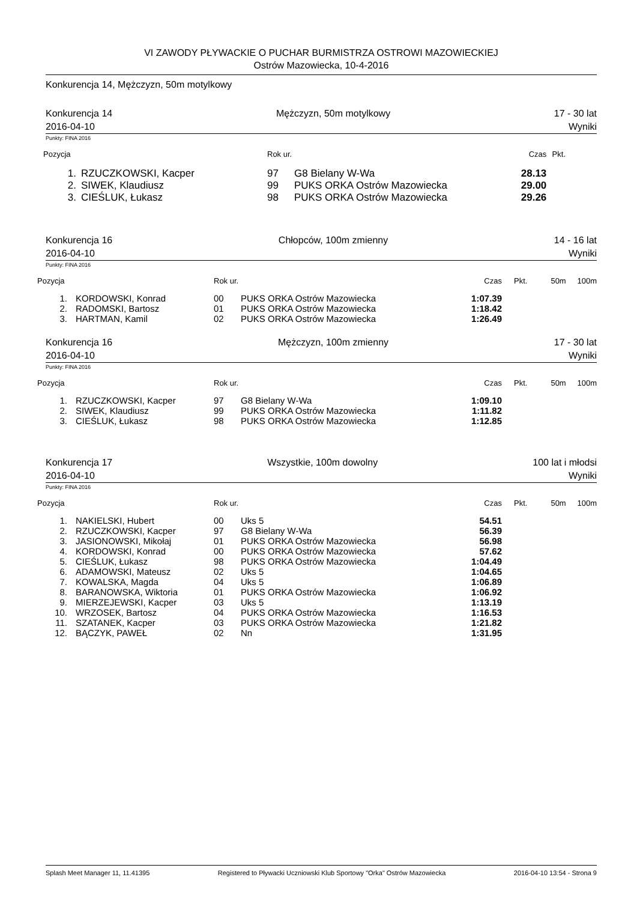VI ZAWODY PŁYWACKIE O PUCHAR BURMISTRZA OSTROWI MAZOWIECKIEJ
Ostrów Mazowiecka, 10-4-2016
Konkurencja 14, Mężczyzn, 50m motylkowy
Konkurencja 14 Mężczyzn, 50m motylkowy 17 - 30 lat
2016-04-10 Wyniki
Punkty: FINA 2016
| Pozycja | | Rok ur. | | Czas | Pkt. |
| --- | --- | --- | --- | --- | --- |
| 1. | RZUCZKOWSKI, Kacper | 97 | G8 Bielany W-Wa | 28.13 | |
| 2. | SIWEK, Klaudiusz | 99 | PUKS ORKA Ostrów Mazowiecka | 29.00 | |
| 3. | CIEŚLUK, Łukasz | 98 | PUKS ORKA Ostrów Mazowiecka | 29.26 | |
Konkurencja 16 Chłopców, 100m zmienny 14 - 16 lat
2016-04-10 Wyniki
Punkty: FINA 2016
| Pozycja | | Rok ur. | | Czas | Pkt. | 50m | 100m |
| --- | --- | --- | --- | --- | --- | --- | --- |
| 1. | KORDOWSKI, Konrad | 00 | PUKS ORKA Ostrów Mazowiecka | 1:07.39 | | | |
| 2. | RADOMSKI, Bartosz | 01 | PUKS ORKA Ostrów Mazowiecka | 1:18.42 | | | |
| 3. | HARTMAN, Kamil | 02 | PUKS ORKA Ostrów Mazowiecka | 1:26.49 | | | |
Konkurencja 16 Mężczyzn, 100m zmienny 17 - 30 lat
2016-04-10 Wyniki
Punkty: FINA 2016
| Pozycja | | Rok ur. | | Czas | Pkt. | 50m | 100m |
| --- | --- | --- | --- | --- | --- | --- | --- |
| 1. | RZUCZKOWSKI, Kacper | 97 | G8 Bielany W-Wa | 1:09.10 | | | |
| 2. | SIWEK, Klaudiusz | 99 | PUKS ORKA Ostrów Mazowiecka | 1:11.82 | | | |
| 3. | CIEŚLUK, Łukasz | 98 | PUKS ORKA Ostrów Mazowiecka | 1:12.85 | | | |
Konkurencja 17 Wszystkie, 100m dowolny 100 lat i młodsi
2016-04-10 Wyniki
Punkty: FINA 2016
| Pozycja | | Rok ur. | | Czas | Pkt. | 50m | 100m |
| --- | --- | --- | --- | --- | --- | --- | --- |
| 1. | NAKIELSKI, Hubert | 00 | Uks 5 | 54.51 | | | |
| 2. | RZUCZKOWSKI, Kacper | 97 | G8 Bielany W-Wa | 56.39 | | | |
| 3. | JASIONOWSKI, Mikołaj | 01 | PUKS ORKA Ostrów Mazowiecka | 56.98 | | | |
| 4. | KORDOWSKI, Konrad | 00 | PUKS ORKA Ostrów Mazowiecka | 57.62 | | | |
| 5. | CIEŚLUK, Łukasz | 98 | PUKS ORKA Ostrów Mazowiecka | 1:04.49 | | | |
| 6. | ADAMOWSKI, Mateusz | 02 | Uks 5 | 1:04.65 | | | |
| 7. | KOWALSKA, Magda | 04 | Uks 5 | 1:06.89 | | | |
| 8. | BARANOWSKA, Wiktoria | 01 | PUKS ORKA Ostrów Mazowiecka | 1:06.92 | | | |
| 9. | MIERZEJEWSKI, Kacper | 03 | Uks 5 | 1:13.19 | | | |
| 10. | WRZOSEK, Bartosz | 04 | PUKS ORKA Ostrów Mazowiecka | 1:16.53 | | | |
| 11. | SZATANEK, Kacper | 03 | PUKS ORKA Ostrów Mazowiecka | 1:21.82 | | | |
| 12. | BĄCZYK, PAWEŁ | 02 | Nn | 1:31.95 | | | |
Splash Meet Manager 11, 11.41395 Registered to Pływacki Uczniowski Klub Sportowy "Orka" Ostrów Mazowiecka 2016-04-10 13:54 - Strona 9